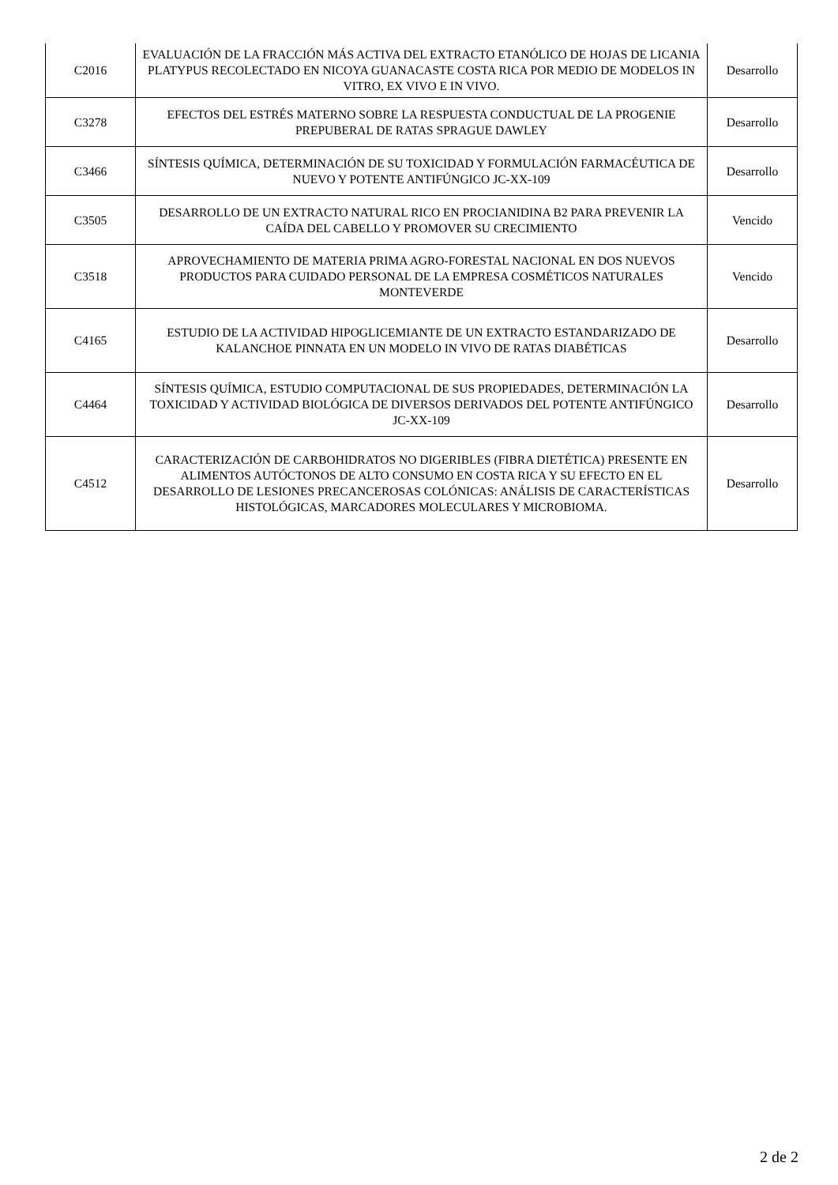| C2016 | EVALUACIÓN DE LA FRACCIÓN MÁS ACTIVA DEL EXTRACTO ETANÓLICO DE HOJAS DE LICANIA PLATYPUS RECOLECTADO EN NICOYA GUANACASTE COSTA RICA POR MEDIO DE MODELOS IN VITRO, EX VIVO E IN VIVO. | Desarrollo |
| C3278 | EFECTOS DEL ESTRÉS MATERNO SOBRE LA RESPUESTA CONDUCTUAL DE LA PROGENIE PREPUBERAL DE RATAS SPRAGUE DAWLEY | Desarrollo |
| C3466 | SÍNTESIS QUÍMICA, DETERMINACIÓN DE SU TOXICIDAD Y FORMULACIÓN FARMACÉUTICA DE NUEVO Y POTENTE ANTIFÚNGICO JC-XX-109 | Desarrollo |
| C3505 | DESARROLLO DE UN EXTRACTO NATURAL RICO EN PROCIANIDINA B2 PARA PREVENIR LA CAÍDA DEL CABELLO Y PROMOVER SU CRECIMIENTO | Vencido |
| C3518 | APROVECHAMIENTO DE MATERIA PRIMA AGRO-FORESTAL NACIONAL EN DOS NUEVOS PRODUCTOS PARA CUIDADO PERSONAL DE LA EMPRESA COSMÉTICOS NATURALES MONTEVERDE | Vencido |
| C4165 | ESTUDIO DE LA ACTIVIDAD HIPOGLICEMIANTE DE UN EXTRACTO ESTANDARIZADO DE KALANCHOE PINNATA EN UN MODELO IN VIVO DE RATAS DIABÉTICAS | Desarrollo |
| C4464 | SÍNTESIS QUÍMICA, ESTUDIO COMPUTACIONAL DE SUS PROPIEDADES, DETERMINACIÓN LA TOXICIDAD Y ACTIVIDAD BIOLÓGICA DE DIVERSOS DERIVADOS DEL POTENTE ANTIFÚNGICO JC-XX-109 | Desarrollo |
| C4512 | CARACTERIZACIÓN DE CARBOHIDRATOS NO DIGERIBLES (FIBRA DIETÉTICA) PRESENTE EN ALIMENTOS AUTÓCTONOS DE ALTO CONSUMO EN COSTA RICA Y SU EFECTO EN EL DESARROLLO DE LESIONES PRECANCEROSAS COLÓNICAS: ANÁLISIS DE CARACTERÍSTICAS HISTOLÓGICAS, MARCADORES MOLECULARES Y MICROBIOMA. | Desarrollo |
2 de 2